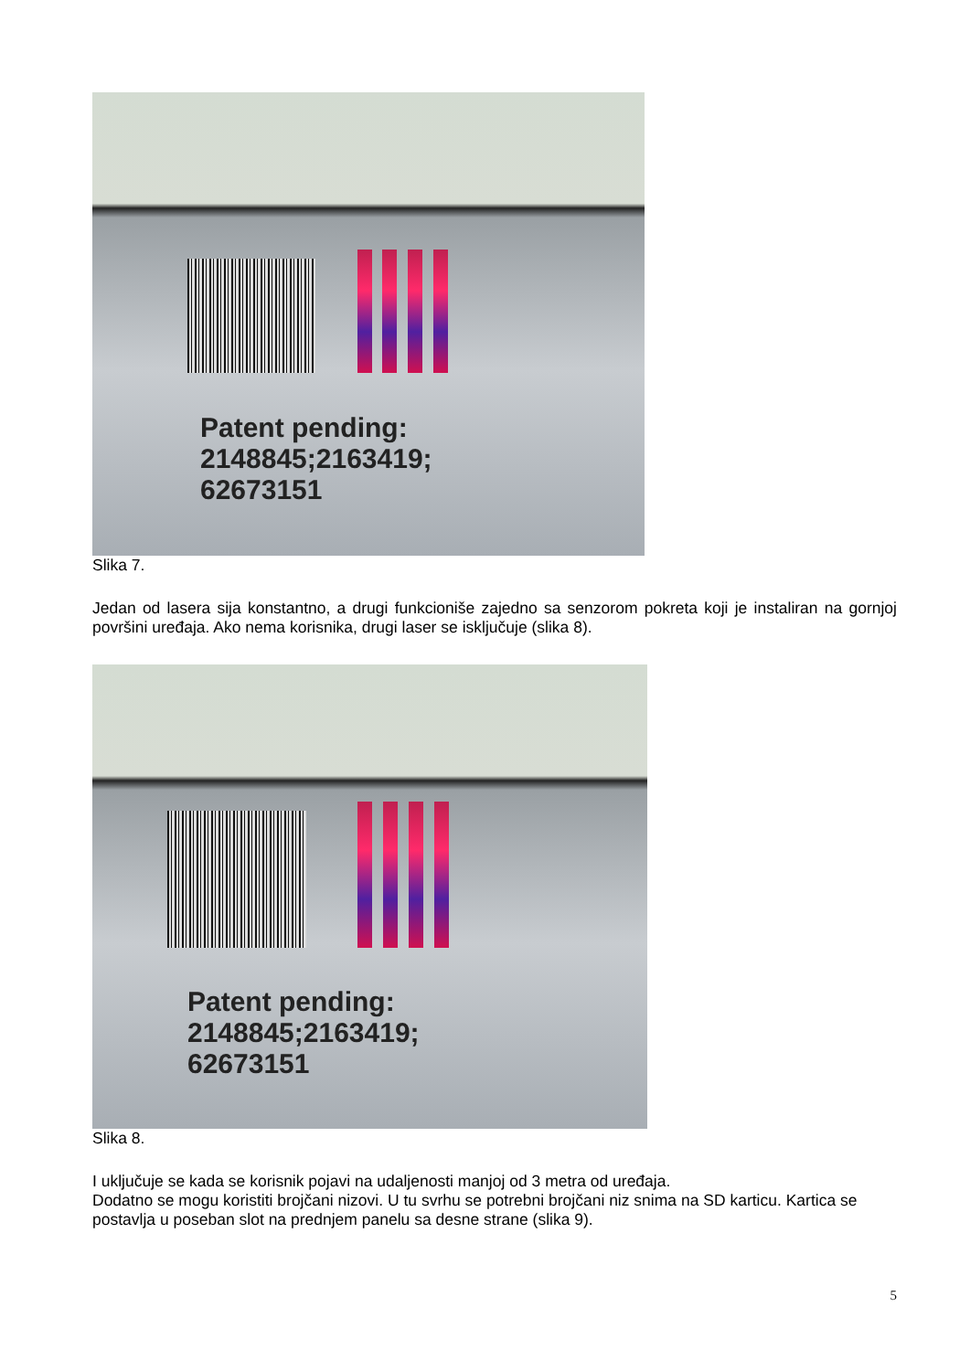Patent pending:
2148845;2163419;
62673151
Slika 7.
Jedan od lasera sija konstantno, a drugi funkcioniše zajedno sa senzorom pokreta koji je instaliran na gornjoj površini uređaja. Ako nema korisnika, drugi laser se isključuje (slika 8).
Patent pending:
2148845;2163419;
62673151
Slika 8.
I uključuje se kada se korisnik pojavi na udaljenosti manjoj od 3 metra od uređaja.
Dodatno se mogu koristiti brojčani nizovi. U tu svrhu se potrebni brojčani niz snima na SD karticu. Kartica se postavlja u poseban slot na prednjem panelu sa desne strane (slika 9).
5